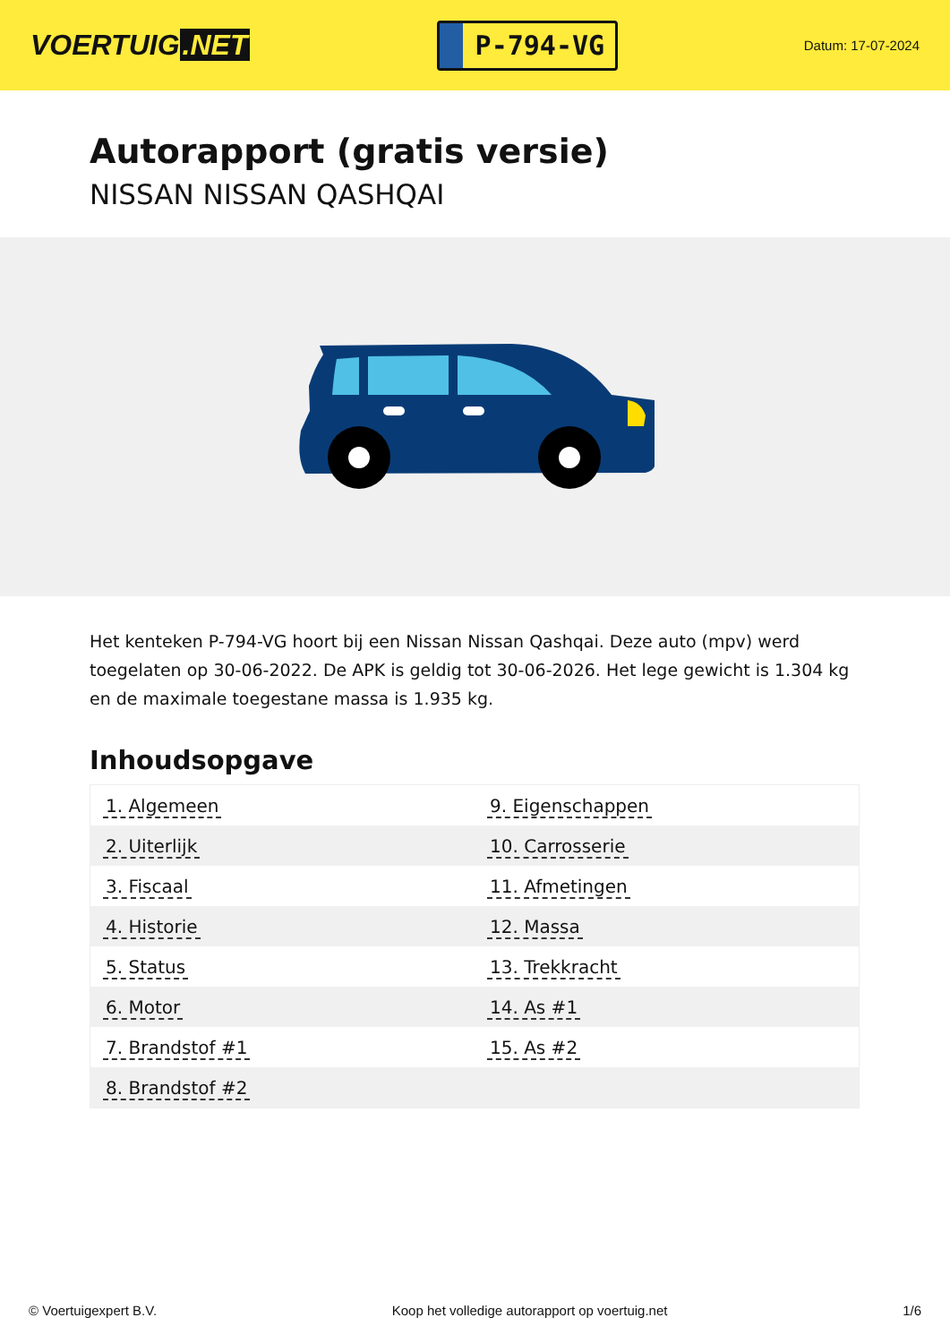VOERTUIG.NET
P-794-VG
Datum: 17-07-2024
Autorapport (gratis versie)
NISSAN NISSAN QASHQAI
Het kenteken P-794-VG hoort bij een Nissan Nissan Qashqai. Deze auto (mpv) werd toegelaten op 30-06-2022. De APK is geldig tot 30-06-2026. Het lege gewicht is 1.304 kg en de maximale toegestane massa is 1.935 kg.
Inhoudsopgave
| 1. Algemeen | 9. Eigenschappen |
| 2. Uiterlijk | 10. Carrosserie |
| 3. Fiscaal | 11. Afmetingen |
| 4. Historie | 12. Massa |
| 5. Status | 13. Trekkracht |
| 6. Motor | 14. As #1 |
| 7. Brandstof #1 | 15. As #2 |
| 8. Brandstof #2 | |
© Voertuigexpert B.V. Koop het volledige autorapport op voertuig.net 1/6